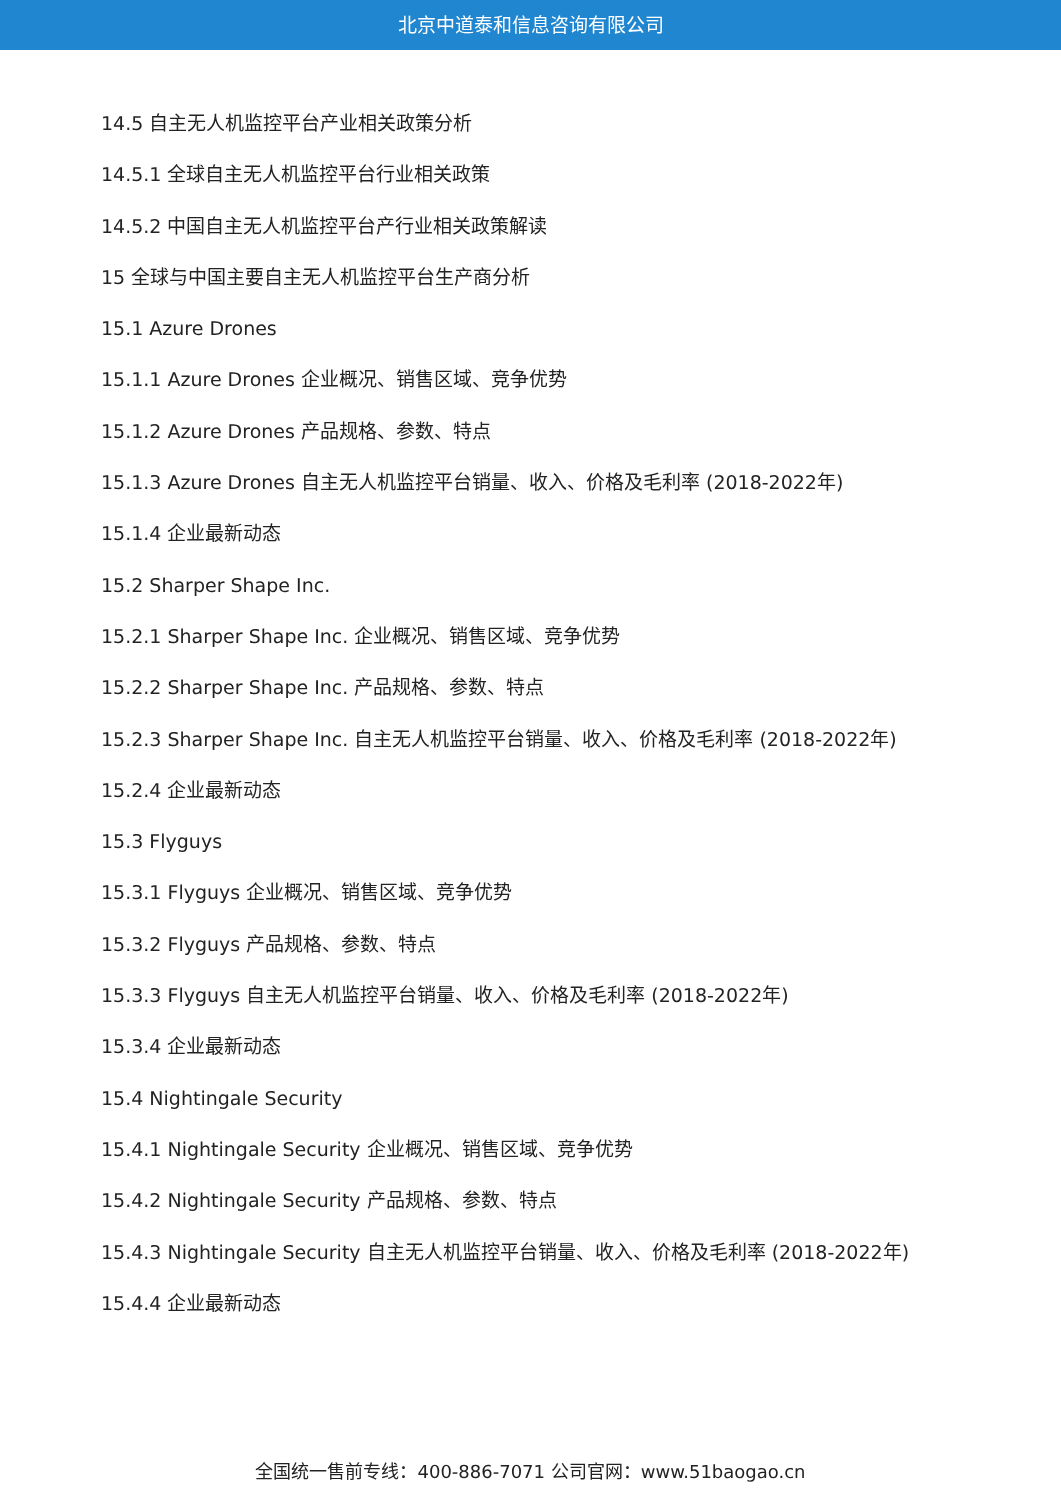北京中道泰和信息咨询有限公司
14.5 自主无人机监控平台产业相关政策分析
14.5.1 全球自主无人机监控平台行业相关政策
14.5.2 中国自主无人机监控平台产行业相关政策解读
15 全球与中国主要自主无人机监控平台生产商分析
15.1 Azure Drones
15.1.1 Azure Drones 企业概况、销售区域、竞争优势
15.1.2 Azure Drones 产品规格、参数、特点
15.1.3 Azure Drones 自主无人机监控平台销量、收入、价格及毛利率 (2018-2022年)
15.1.4 企业最新动态
15.2 Sharper Shape Inc.
15.2.1 Sharper Shape Inc. 企业概况、销售区域、竞争优势
15.2.2 Sharper Shape Inc. 产品规格、参数、特点
15.2.3 Sharper Shape Inc. 自主无人机监控平台销量、收入、价格及毛利率 (2018-2022年)
15.2.4 企业最新动态
15.3 Flyguys
15.3.1 Flyguys 企业概况、销售区域、竞争优势
15.3.2 Flyguys 产品规格、参数、特点
15.3.3 Flyguys 自主无人机监控平台销量、收入、价格及毛利率 (2018-2022年)
15.3.4 企业最新动态
15.4 Nightingale Security
15.4.1 Nightingale Security 企业概况、销售区域、竞争优势
15.4.2 Nightingale Security 产品规格、参数、特点
15.4.3 Nightingale Security 自主无人机监控平台销量、收入、价格及毛利率 (2018-2022年)
15.4.4 企业最新动态
全国统一售前专线：400-886-7071 公司官网：www.51baogao.cn